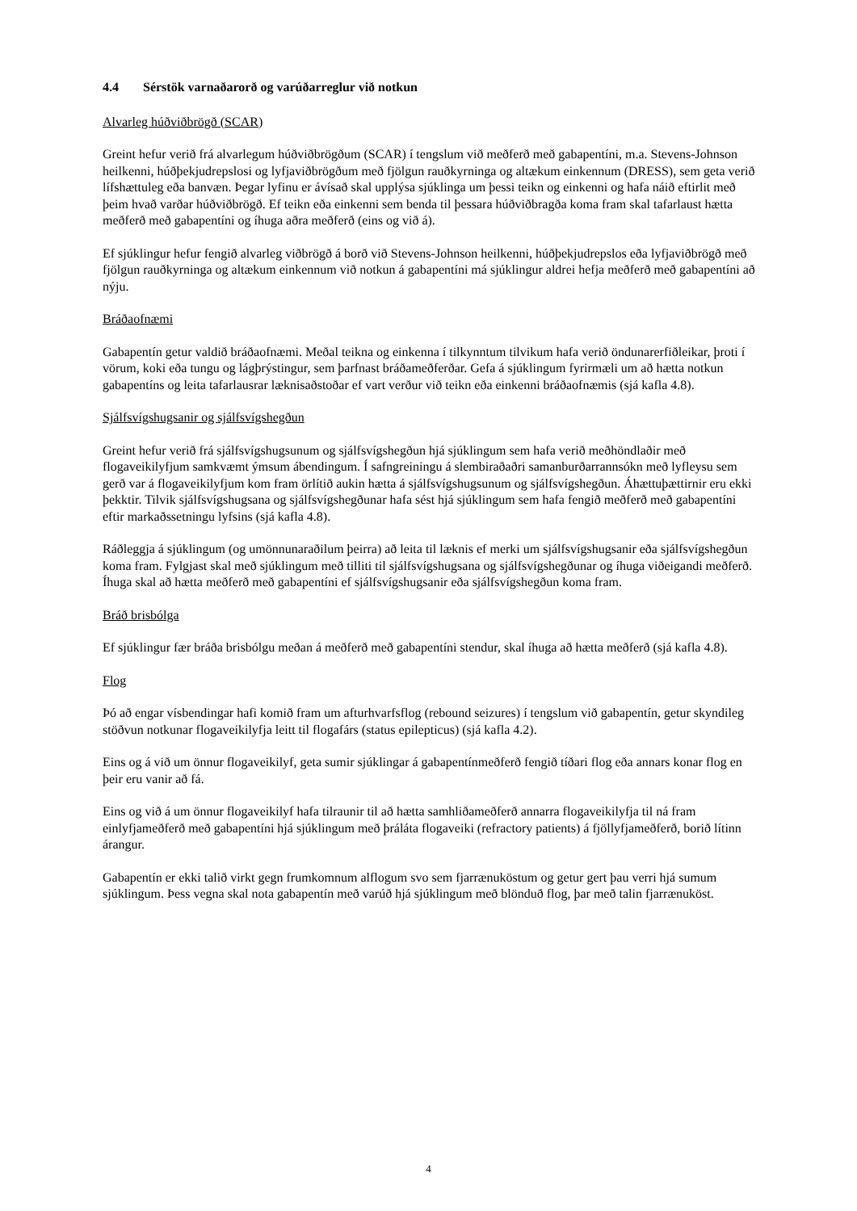4.4 Sérstök varnaðarorð og varúðarreglur við notkun
Alvarleg húðviðbrögð (SCAR)
Greint hefur verið frá alvarlegum húðviðbrögðum (SCAR) í tengslum við meðferð með gabapentíni, m.a. Stevens-Johnson heilkenni, húðþekjudrepslosi og lyfjaviðbrögðum með fjölgun rauðkyrninga og altækum einkennum (DRESS), sem geta verið lífshættuleg eða banvæn. Þegar lyfinu er ávísað skal upplýsa sjúklinga um þessi teikn og einkenni og hafa náið eftirlit með þeim hvað varðar húðviðbrögð. Ef teikn eða einkenni sem benda til þessara húðviðbragða koma fram skal tafarlaust hætta meðferð með gabapentíni og íhuga aðra meðferð (eins og við á).
Ef sjúklingur hefur fengið alvarleg viðbrögð á borð við Stevens-Johnson heilkenni, húðþekjudrepslos eða lyfjaviðbrögð með fjölgun rauðkyrninga og altækum einkennum við notkun á gabapentíni má sjúklingur aldrei hefja meðferð með gabapentíni að nýju.
Bráðaofnæmi
Gabapentín getur valdið bráðaofnæmi. Meðal teikna og einkenna í tilkynntum tilvikum hafa verið öndunarerfiðleikar, þroti í vörum, koki eða tungu og lágþrýstingur, sem þarfnast bráðameðferðar. Gefa á sjúklingum fyrirmæli um að hætta notkun gabapentíns og leita tafarlausrar læknisaðstoðar ef vart verður við teikn eða einkenni bráðaofnæmis (sjá kafla 4.8).
Sjálfsvígshugsanir og sjálfsvígshegðun
Greint hefur verið frá sjálfsvígshugsunum og sjálfsvígshegðun hjá sjúklingum sem hafa verið meðhöndlaðir með flogaveikilyfjum samkvæmt ýmsum ábendingum. Í safngreiningu á slembiraðaðri samanburðarrannsókn með lyfleysu sem gerð var á flogaveikilyfjum kom fram örlítið aukin hætta á sjálfsvígshugsunum og sjálfsvígshegðun. Áhættuþættirnir eru ekki þekktir. Tilvik sjálfsvígshugsana og sjálfsvígshegðunar hafa sést hjá sjúklingum sem hafa fengið meðferð með gabapentíni eftir markaðssetningu lyfsins (sjá kafla 4.8).
Ráðleggja á sjúklingum (og umönnunaraðilum þeirra) að leita til læknis ef merki um sjálfsvígshugsanir eða sjálfsvígshegðun koma fram. Fylgjast skal með sjúklingum með tilliti til sjálfsvígshugsana og sjálfsvígshegðunar og íhuga viðeigandi meðferð. Íhuga skal að hætta meðferð með gabapentíni ef sjálfsvígshugsanir eða sjálfsvígshegðun koma fram.
Bráð brisbólga
Ef sjúklingur fær bráða brisbólgu meðan á meðferð með gabapentíni stendur, skal íhuga að hætta meðferð (sjá kafla 4.8).
Flog
Þó að engar vísbendingar hafi komið fram um afturhvarfsflog (rebound seizures) í tengslum við gabapentín, getur skyndileg stöðvun notkunar flogaveikilyfja leitt til flogafárs (status epilepticus) (sjá kafla 4.2).
Eins og á við um önnur flogaveikilyf, geta sumir sjúklingar á gabapentínmeðferð fengið tíðari flog eða annars konar flog en þeir eru vanir að fá.
Eins og við á um önnur flogaveikilyf hafa tilraunir til að hætta samhliðameðferð annarra flogaveikilyfja til ná fram einlyfjameðferð með gabapentíni hjá sjúklingum með þráláta flogaveiki (refractory patients) á fjöllyfjameðferð, borið lítinn árangur.
Gabapentín er ekki talið virkt gegn frumkomnum alflogum svo sem fjarrænuköstum og getur gert þau verri hjá sumum sjúklingum. Þess vegna skal nota gabapentín með varúð hjá sjúklingum með blönduð flog, þar með talin fjarrænuköst.
4